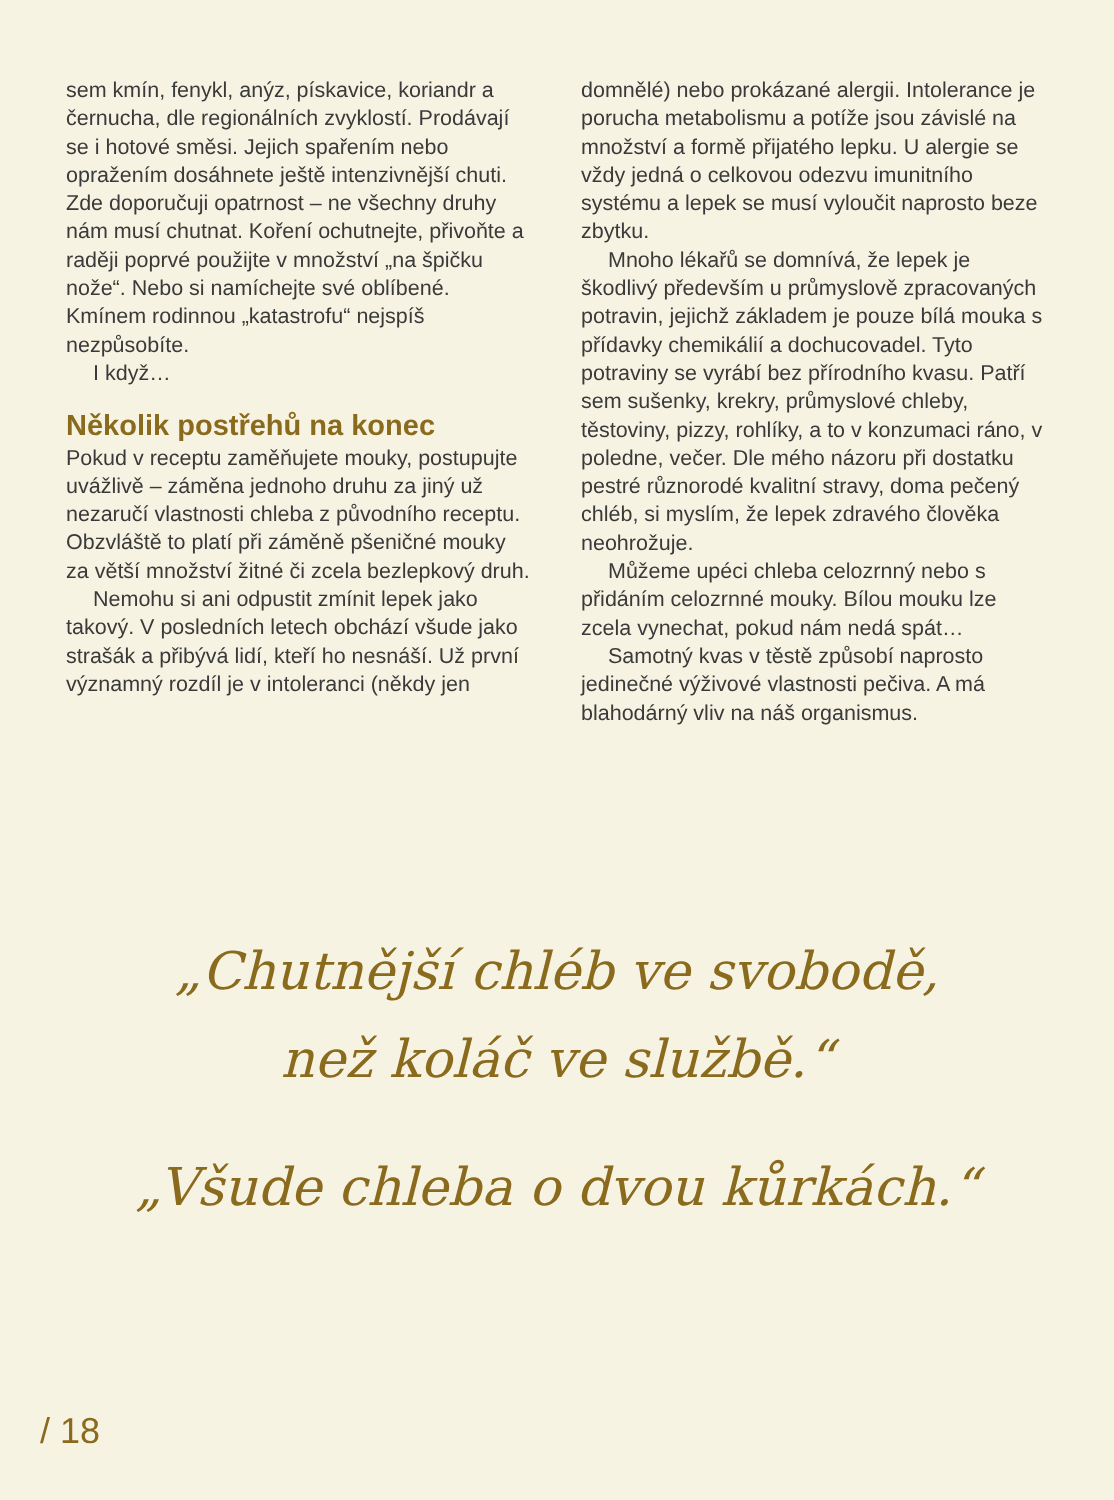sem kmín, fenykl, anýz, pískavice, koriandr a černucha, dle regionálních zvyklostí. Prodávají se i hotové směsi. Jejich spařením nebo opražením dosáhnete ještě intenzivnější chuti. Zde doporučuji opatrnost – ne všechny druhy nám musí chutnat. Koření ochutnejte, přivoňte a raději poprvé použijte v množství „na špičku nože“. Nebo si namíchejte své oblíbené. Kmínem rodinnou „katastrofu“ nejspíš nezpůsobíte.
I když…
Několik postřehů na konec
Pokud v receptu zaměňujete mouky, postupujte uvážlivě – záměna jednoho druhu za jiný už nezaručí vlastnosti chleba z původního receptu. Obzvláště to platí při záměně pšeničné mouky za větší množství žitné či zcela bezlepkový druh.
Nemohu si ani odpustit zmínit lepek jako takový. V posledních letech obchází všude jako strašák a přibývá lidí, kteří ho nesnáší. Už první významný rozdíl je v intoleranci (někdy jen
domnělé) nebo prokázané alergii. Intolerance je porucha metabolismu a potíže jsou závislé na množství a formě přijatého lepku. U alergie se vždy jedná o celkovou odezvu imunitního systému a lepek se musí vyloučit naprosto beze zbytku.
Mnoho lékařů se domnívá, že lepek je škodlivý především u průmyslově zpracovaných potravin, jejichž základem je pouze bílá mouka s přídavky chemikálií a dochucovadel. Tyto potraviny se vyrábí bez přírodního kvasu. Patří sem sušenky, krekry, průmyslové chleby, těstoviny, pizzy, rohlíky, a to v konzumaci ráno, v poledne, večer. Dle mého názoru při dostatku pestré různorodé kvalitní stravy, doma pečený chléb, si myslím, že lepek zdravého člověka neohrožuje.
Můžeme upéci chleba celozrnný nebo s přidáním celozrnné mouky. Bílou mouku lze zcela vynechat, pokud nám nedá spát…
Samotný kvas v těstě způsobí naprosto jedinečné výživové vlastnosti pečiva. A má blahodárný vliv na náš organismus.
„Chutnější chléb ve svobodě,
než koláč ve službě.“
„Všude chleba o dvou kůrkách.“
/ 18